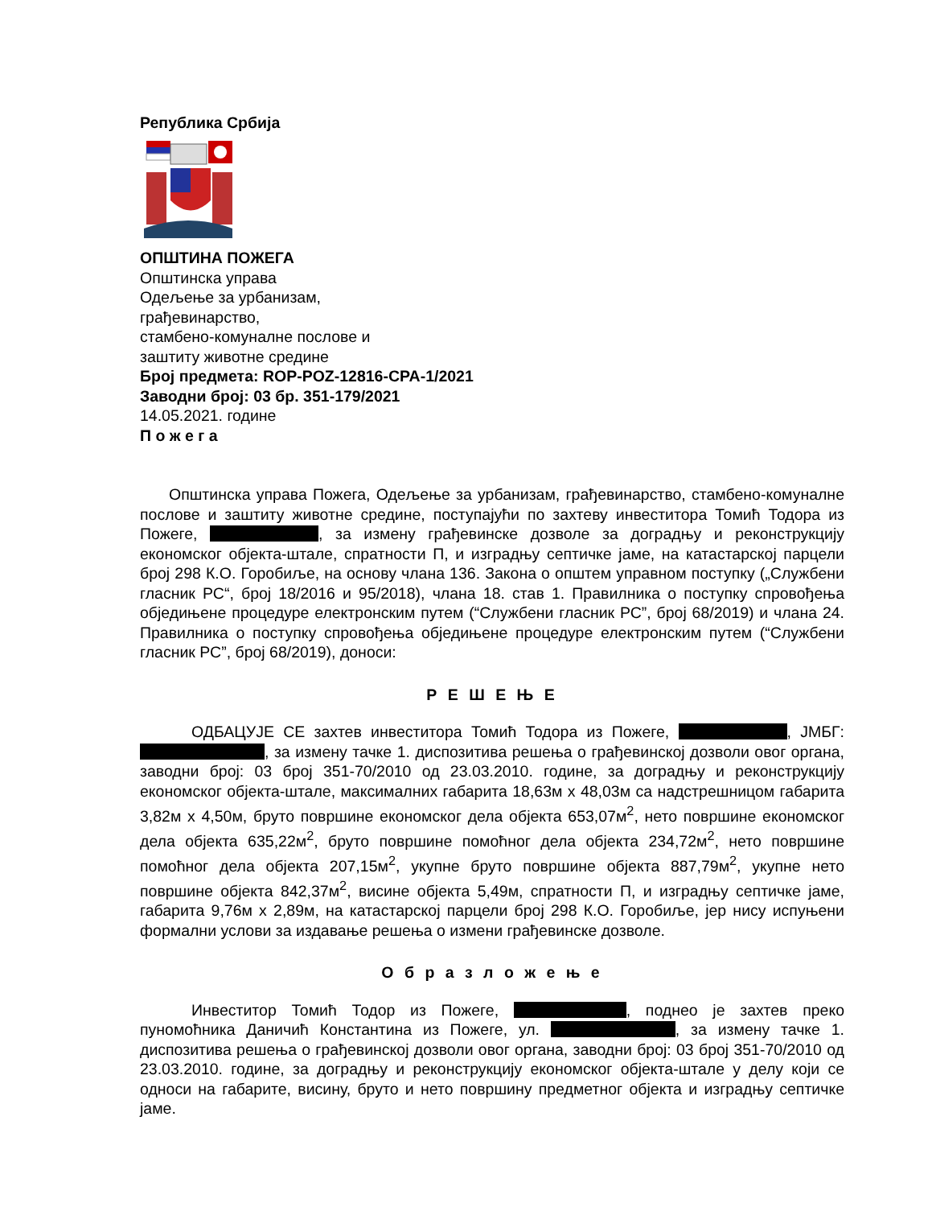Република Србија
ОПШТИНА ПОЖЕГА
Општинска управа
Одељење за урбанизам,
грађевинарство,
стамбено-комуналне послове и
заштиту животне средине
Број предмета: ROP-POZ-12816-CPA-1/2021
Заводни број: 03 бр. 351-179/2021
14.05.2021. године
П о ж е г а
Општинска управа Пожега, Одељење за урбанизам, грађевинарство, стамбено-комуналне послове и заштиту животне средине, поступајући по захтеву инвеститора Томић Тодора из Пожеге, , за измену грађевинске дозволе за доградњу и реконструкцију економског објекта-штале, спратности П, и изградњу септичке јаме, на катастарској парцели број 298 К.О. Горобиље, на основу члана 136. Закона о општем управном поступку („Службени гласник РС“, број 18/2016 и 95/2018), члана 18. став 1. Правилника о поступку спровођења обједињене процедуре електронским путем (“Службени гласник РС”, број 68/2019) и члана 24. Правилника о поступку спровођења обједињене процедуре електронским путем (“Службени гласник РС”, број 68/2019), доноси:
Р Е Ш Е Њ Е
ОДБАЦУЈЕ СЕ захтев инвеститора Томић Тодора из Пожеге, , ЈМБГ: , за измену тачке 1. диспозитива решења о грађевинској дозволи овог органа, заводни број: 03 број 351-70/2010 од 23.03.2010. године, за доградњу и реконструкцију економског објекта-штале, максималних габарита 18,63м x 48,03м са надстрешницом габарита 3,82м x 4,50м, бруто површине економског дела објекта 653,07м<sup>2</sup>, нето површине економског дела објекта 635,22м<sup>2</sup>, бруто површине помоћног дела објекта 234,72м<sup>2</sup>, нето површине помоћног дела објекта 207,15м<sup>2</sup>, укупне бруто површине објекта 887,79м<sup>2</sup>, укупне нето површине објекта 842,37м<sup>2</sup>, висине објекта 5,49м, спратности П, и изградњу септичке јаме, габарита 9,76м x 2,89м, на катастарској парцели број 298 К.О. Горобиље, јер нису испуњени формални услови за издавање решења о измени грађевинске дозволе.
О б р а з л о ж е њ е
Инвеститор Томић Тодор из Пожеге, , поднео је захтев преко пуномоћника Даничић Константина из Пожеге, ул. , за измену тачке 1. диспозитива решења о грађевинској дозволи овог органа, заводни број: 03 број 351-70/2010 од 23.03.2010. године, за доградњу и реконструкцију економског објекта-штале у делу који се односи на габарите, висину, бруто и нето површину предметног објекта и изградњу септичке јаме.